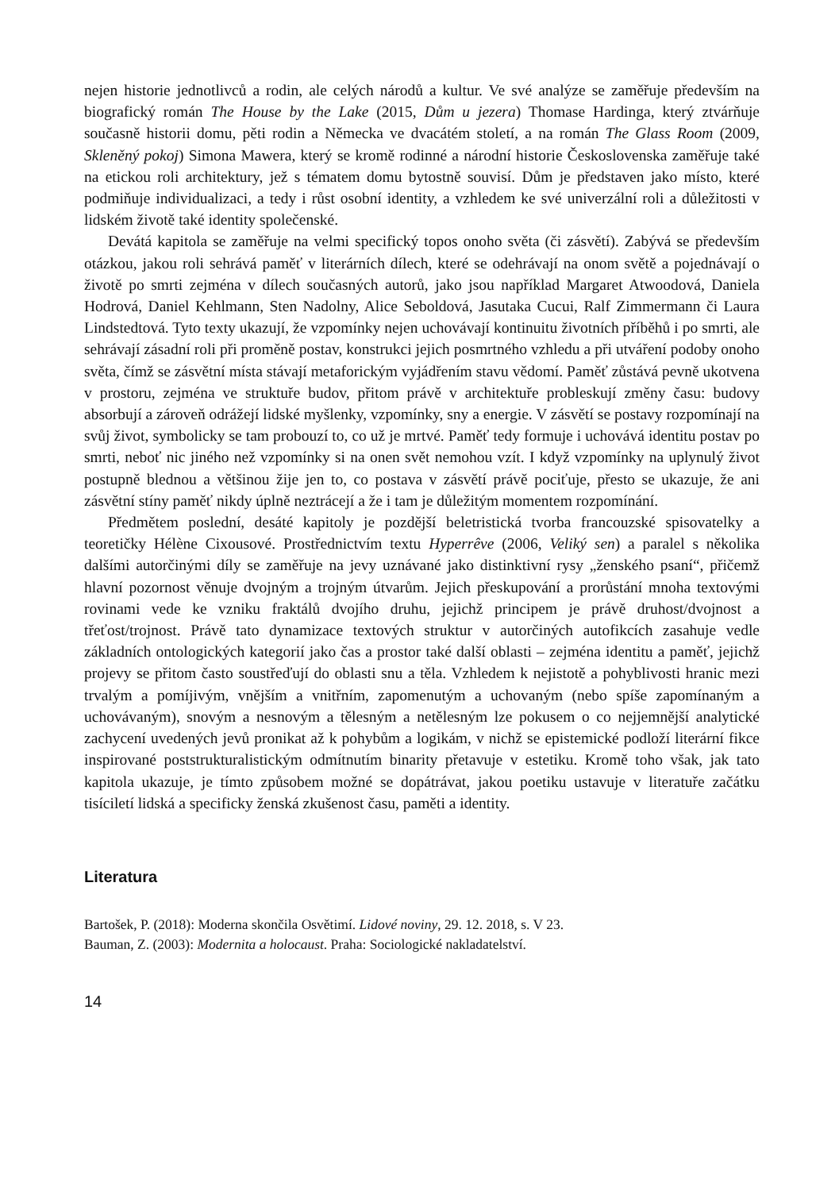nejen historie jednotlivců a rodin, ale celých národů a kultur. Ve své analýze se zaměřuje především na biografický román The House by the Lake (2015, Dům u jezera) Thomase Hardinga, který ztvárňuje současně historii domu, pěti rodin a Německa ve dvacátém století, a na román The Glass Room (2009, Skleněný pokoj) Simona Mawera, který se kromě rodinné a národní historie Československa zaměřuje také na etickou roli architektury, jež s tématem domu bytostně souvisí. Dům je představen jako místo, které podmiňuje individualizaci, a tedy i růst osobní identity, a vzhledem ke své univerzální roli a důležitosti v lidském životě také identity společenské.
Devátá kapitola se zaměřuje na velmi specifický topos onoho světa (či zásvětí). Zabývá se především otázkou, jakou roli sehrává paměť v literárních dílech, které se odehrávají na onom světě a pojednávají o životě po smrti zejména v dílech současných autorů, jako jsou například Margaret Atwoodová, Daniela Hodrová, Daniel Kehlmann, Sten Nadolny, Alice Seboldová, Jasutaka Cucui, Ralf Zimmermann či Laura Lindstedtová. Tyto texty ukazují, že vzpomínky nejen uchovávají kontinuitu životních příběhů i po smrti, ale sehrávají zásadní roli při proměně postav, konstrukci jejich posmrtného vzhledu a při utváření podoby onoho světa, čímž se zásvětní místa stávají metaforickým vyjádřením stavu vědomí. Paměť zůstává pevně ukotvena v prostoru, zejména ve struktuře budov, přitom právě v architektuře probleskují změny času: budovy absorbují a zároveň odrážejí lidské myšlenky, vzpomínky, sny a energie. V zásvětí se postavy rozpomínají na svůj život, symbolicky se tam probouzí to, co už je mrtvé. Paměť tedy formuje i uchovává identitu postav po smrti, neboť nic jiného než vzpomínky si na onen svět nemohou vzít. I když vzpomínky na uplynulý život postupně blednou a většinou žije jen to, co postava v zásvětí právě pociťuje, přesto se ukazuje, že ani zásvětní stíny paměť nikdy úplně neztrácejí a že i tam je důležitým momentem rozpomínání.
Předmětem poslední, desáté kapitoly je pozdější beletristická tvorba francouzské spisovatelky a teoretičky Hélène Cixousové. Prostřednictvím textu Hyperrêve (2006, Veliký sen) a paralel s několika dalšími autorčinými díly se zaměřuje na jevy uznávané jako distinktivní rysy „ženského psaní“, přičemž hlavní pozornost věnuje dvojným a trojným útvarům. Jejich přeskupování a prorůstání mnoha textovými rovinami vede ke vzniku fraktálů dvojího druhu, jejichž principem je právě druhost/dvojnost a třeťost/trojnost. Právě tato dynamizace textových struktur v autorčiných autofikcích zasahuje vedle základních ontologických kategorií jako čas a prostor také další oblasti – zejména identitu a paměť, jejichž projevy se přitom často soustřeďují do oblasti snu a těla. Vzhledem k nejistotě a pohyblivosti hranic mezi trvalým a pomíjivým, vnějším a vnitřním, zapomenutým a uchovaným (nebo spíše zapomínaným a uchovávaným), snovým a nesnovým a tělesným a netělesným lze pokusem o co nejjemnější analytické zachycení uvedených jevů pronikat až k pohybům a logikám, v nichž se epistemické podloží literární fikce inspirované poststrukturalistickým odmítnutím binarity přetavuje v estetiku. Kromě toho však, jak tato kapitola ukazuje, je tímto způsobem možné se dopátrávat, jakou poetiku ustavuje v literatuře začátku tisíciletí lidská a specificky ženská zkušenost času, paměti a identity.
Literatura
Bartošek, P. (2018): Moderna skončila Osvětimí. Lidové noviny, 29. 12. 2018, s. V 23.
Bauman, Z. (2003): Modernita a holocaust. Praha: Sociologické nakladatelství.
14